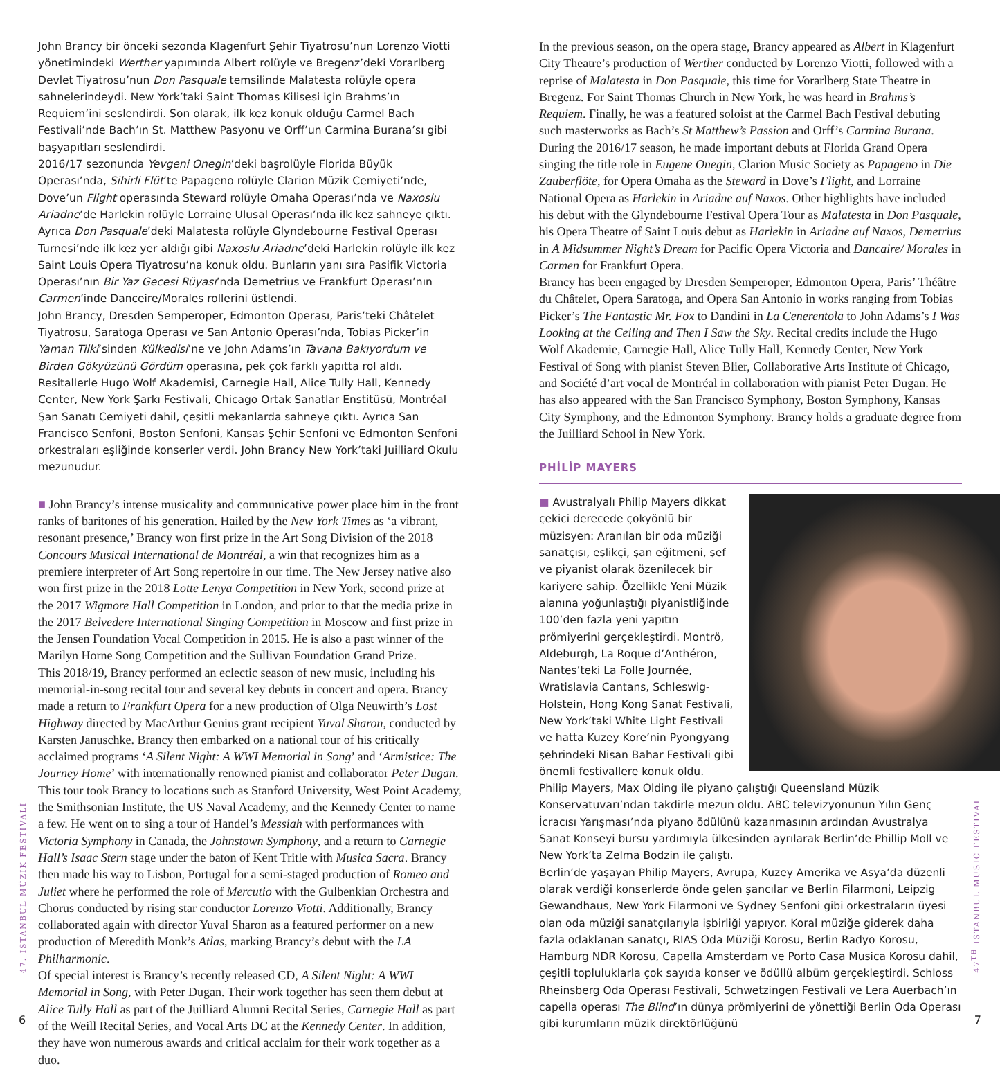John Brancy bir önceki sezonda Klagenfurt Şehir Tiyatrosu’nun Lorenzo Viotti yönetimindeki Werther yapımında Albert rolüyle ve Bregenz’deki Vorarlberg Devlet Tiyatrosu’nun Don Pasquale temsilinde Malatesta rolüyle opera sahnelerindeydi. New York’taki Saint Thomas Kilisesi için Brahms’ın Requiem’ini seslendirdi. Son olarak, ilk kez konuk olduğu Carmel Bach Festivali’nde Bach’ın St. Matthew Pasyonu ve Orff’un Carmina Burana’sı gibi başyapıtları seslendirdi.
2016/17 sezonunda Yevgeni Onegin’deki başrolüyle Florida Büyük Operası’nda, Sihirli Flüt’te Papageno rolüyle Clarion Müzik Cemiyeti’nde, Dove’un Flight operasında Steward rolüyle Omaha Operası’nda ve Naxoslu Ariadne’de Harlekin rolüyle Lorraine Ulusal Operası’nda ilk kez sahneye çıktı. Ayrıca Don Pasquale’deki Malatesta rolüyle Glyndebourne Festival Operası Turnesi’nde ilk kez yer aldığı gibi Naxoslu Ariadne’deki Harlekin rolüyle ilk kez Saint Louis Opera Tiyatrosu’na konuk oldu. Bunların yanı sıra Pasifik Victoria Operası’nın Bir Yaz Gecesi Rüyası’nda Demetrius ve Frankfurt Operası’nın Carmen’inde Danceire/Morales rollerini üstlendi.
John Brancy, Dresden Semperoper, Edmonton Operası, Paris’teki Châtelet Tiyatrosu, Saratoga Operası ve San Antonio Operası’nda, Tobias Picker’in Yaman Tilki’sinden Külkedisi’ne ve John Adams’ın Tavana Bakıyordum ve Birden Gökyüzünü Gördüm operasına, pek çok farklı yapıtta rol aldı. Resitallerle Hugo Wolf Akademisi, Carnegie Hall, Alice Tully Hall, Kennedy Center, New York Şarkı Festivali, Chicago Ortak Sanatlar Enstitüsü, Montréal Şan Sanatı Cemiyeti dahil, çeşitli mekanlarda sahneye çıktı. Ayrıca San Francisco Senfoni, Boston Senfoni, Kansas Şehir Senfoni ve Edmonton Senfoni orkestraları eşliğinde konserler verdi. John Brancy New York’taki Juilliard Okulu mezunudur.
■ John Brancy’s intense musicality and communicative power place him in the front ranks of baritones of his generation. Hailed by the New York Times as ‘a vibrant, resonant presence,’ Brancy won first prize in the Art Song Division of the 2018 Concours Musical International de Montréal, a win that recognizes him as a premiere interpreter of Art Song repertoire in our time. The New Jersey native also won first prize in the 2018 Lotte Lenya Competition in New York, second prize at the 2017 Wigmore Hall Competition in London, and prior to that the media prize in the 2017 Belvedere International Singing Competition in Moscow and first prize in the Jensen Foundation Vocal Competition in 2015. He is also a past winner of the Marilyn Horne Song Competition and the Sullivan Foundation Grand Prize.
This 2018/19, Brancy performed an eclectic season of new music, including his memorial-in-song recital tour and several key debuts in concert and opera. Brancy made a return to Frankfurt Opera for a new production of Olga Neuwirth’s Lost Highway directed by MacArthur Genius grant recipient Yuval Sharon, conducted by Karsten Januschke. Brancy then embarked on a national tour of his critically acclaimed programs ‘A Silent Night: A WWI Memorial in Song’ and ‘Armistice: The Journey Home’ with internationally renowned pianist and collaborator Peter Dugan. This tour took Brancy to locations such as Stanford University, West Point Academy, the Smithsonian Institute, the US Naval Academy, and the Kennedy Center to name a few. He went on to sing a tour of Handel’s Messiah with performances with Victoria Symphony in Canada, the Johnstown Symphony, and a return to Carnegie Hall’s Isaac Stern stage under the baton of Kent Tritle with Musica Sacra. Brancy then made his way to Lisbon, Portugal for a semi-staged production of Romeo and Juliet where he performed the role of Mercutio with the Gulbenkian Orchestra and Chorus conducted by rising star conductor Lorenzo Viotti. Additionally, Brancy collaborated again with director Yuval Sharon as a featured performer on a new production of Meredith Monk’s Atlas, marking Brancy’s debut with the LA Philharmonic.
Of special interest is Brancy’s recently released CD, A Silent Night: A WWI Memorial in Song, with Peter Dugan. Their work together has seen them debut at Alice Tully Hall as part of the Juilliard Alumni Recital Series, Carnegie Hall as part of the Weill Recital Series, and Vocal Arts DC at the Kennedy Center. In addition, they have won numerous awards and critical acclaim for their work together as a duo.
In the previous season, on the opera stage, Brancy appeared as Albert in Klagenfurt City Theatre’s production of Werther conducted by Lorenzo Viotti, followed with a reprise of Malatesta in Don Pasquale, this time for Vorarlberg State Theatre in Bregenz. For Saint Thomas Church in New York, he was heard in Brahms’s Requiem. Finally, he was a featured soloist at the Carmel Bach Festival debuting such masterworks as Bach’s St Matthew’s Passion and Orff’s Carmina Burana.
During the 2016/17 season, he made important debuts at Florida Grand Opera singing the title role in Eugene Onegin, Clarion Music Society as Papageno in Die Zauberflöte, for Opera Omaha as the Steward in Dove’s Flight, and Lorraine National Opera as Harlekin in Ariadne auf Naxos. Other highlights have included his debut with the Glyndebourne Festival Opera Tour as Malatesta in Don Pasquale, his Opera Theatre of Saint Louis debut as Harlekin in Ariadne auf Naxos, Demetrius in A Midsummer Night’s Dream for Pacific Opera Victoria and Dancaire/ Morales in Carmen for Frankfurt Opera.
Brancy has been engaged by Dresden Semperoper, Edmonton Opera, Paris’ Théâtre du Châtelet, Opera Saratoga, and Opera San Antonio in works ranging from Tobias Picker’s The Fantastic Mr. Fox to Dandini in La Cenerentola to John Adams’s I Was Looking at the Ceiling and Then I Saw the Sky. Recital credits include the Hugo Wolf Akademie, Carnegie Hall, Alice Tully Hall, Kennedy Center, New York Festival of Song with pianist Steven Blier, Collaborative Arts Institute of Chicago, and Société d’art vocal de Montréal in collaboration with pianist Peter Dugan. He has also appeared with the San Francisco Symphony, Boston Symphony, Kansas City Symphony, and the Edmonton Symphony. Brancy holds a graduate degree from the Juilliard School in New York.
PHİLİP MAYERS
■ Avustralyalı Philip Mayers dikkat çekici derecede çokyönlü bir müzisyen: Aranılan bir oda müziği sanatçısı, eşlikçi, şan eğitmeni, şef ve piyanist olarak özenilecek bir kariyere sahip. Özellikle Yeni Müzik alanına yoğunlaştığı piyanistliğinde 100’den fazla yeni yapıtın prömiyerini gerçekleştirdi. Montrö, Aldeburgh, La Roque d’Anthéron, Nantes’teki La Folle Journée, Wratislavia Cantans, Schleswig-Holstein, Hong Kong Sanat Festivali, New York’taki White Light Festivali ve hatta Kuzey Kore’nin Pyongyang şehrindeki Nisan Bahar Festivali gibi önemli festivallere konuk oldu.
Philip Mayers, Max Olding ile piyano çalıştığı Queensland Müzik Konservatuvarı’ndan takdirle mezun oldu. ABC televizyonunun Yılın Genç İcracısı Yarışması’nda piyano ödülünü kazanmasının ardından Avustralya Sanat Konseyi bursu yardımıyla ülkesinden ayrılarak Berlin’de Phillip Moll ve New York’ta Zelma Bodzin ile çalıştı.
Berlin’de yaşayan Philip Mayers, Avrupa, Kuzey Amerika ve Asya’da düzenli olarak verdiği konserlerde önde gelen şancılar ve Berlin Filarmoni, Leipzig Gewandhaus, New York Filarmoni ve Sydney Senfoni gibi orkestraların üyesi olan oda müziği sanatçılarıyla işbirliği yapıyor. Koral müziğe giderek daha fazla odaklanan sanatçı, RIAS Oda Müziği Korosu, Berlin Radyo Korosu, Hamburg NDR Korosu, Capella Amsterdam ve Porto Casa Musica Korosu dahil, çeşitli topluluklarla çok sayıda konser ve ödüllü albüm gerçekleştirdi. Schloss Rheinsberg Oda Operası Festivali, Schwetzingen Festivali ve Lera Auerbach’ın capella operası The Blind’ın dünya prömiyerini de yönettiği Berlin Oda Operası gibi kurumların müzik direktörlüğünü
47. İSTANBUL MÜZİK FESTİVALİ
47<sup>TH</sup> ISTANBUL MUSIC FESTIVAL
6 7